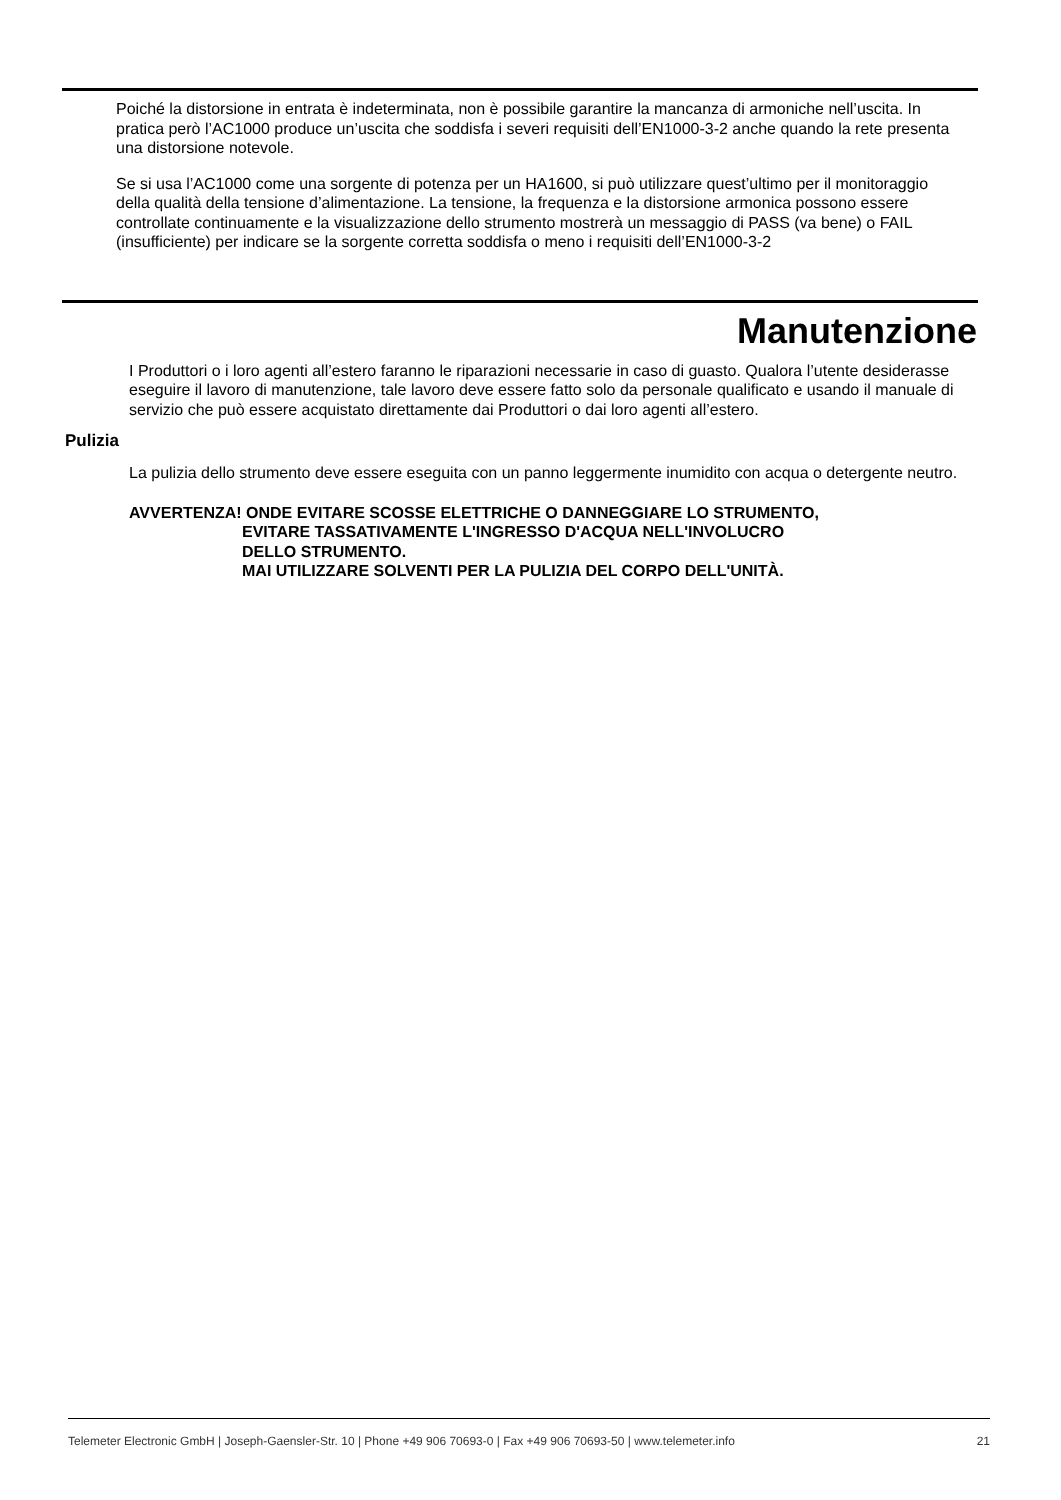Poiché la distorsione in entrata è indeterminata, non è possibile garantire la mancanza di armoniche nell’uscita. In pratica però l’AC1000 produce un’uscita che soddisfa i severi requisiti dell’EN1000-3-2 anche quando la rete presenta una distorsione notevole.
Se si usa l’AC1000 come una sorgente di potenza per un HA1600, si può utilizzare quest’ultimo per il monitoraggio della qualità della tensione d’alimentazione. La tensione, la frequenza e la distorsione armonica possono essere controllate continuamente e la visualizzazione dello strumento mostrerà un messaggio di PASS (va bene) o FAIL (insufficiente) per indicare se la sorgente corretta soddisfa o meno i requisiti dell’EN1000-3-2
Manutenzione
I Produttori o i loro agenti all’estero faranno le riparazioni necessarie in caso di guasto. Qualora l’utente desiderasse eseguire il lavoro di manutenzione, tale lavoro deve essere fatto solo da personale qualificato e usando il manuale di servizio che può essere acquistato direttamente dai Produttori o dai loro agenti all’estero.
Pulizia
La pulizia dello strumento deve essere eseguita con un panno leggermente inumidito con acqua o detergente neutro.
AVVERTENZA! ONDE EVITARE SCOSSE ELETTRICHE O DANNEGGIARE LO STRUMENTO,
EVITARE TASSATIVAMENTE L'INGRESSO D'ACQUA NELL'INVOLUCRO
DELLO STRUMENTO.
MAI UTILIZZARE SOLVENTI PER LA PULIZIA DEL CORPO DELL'UNITÀ.
Telemeter Electronic GmbH | Joseph-Gaensler-Str. 10 | Phone +49 906 70693-0 | Fax +49 906 70693-50 | www.telemeter.info 21